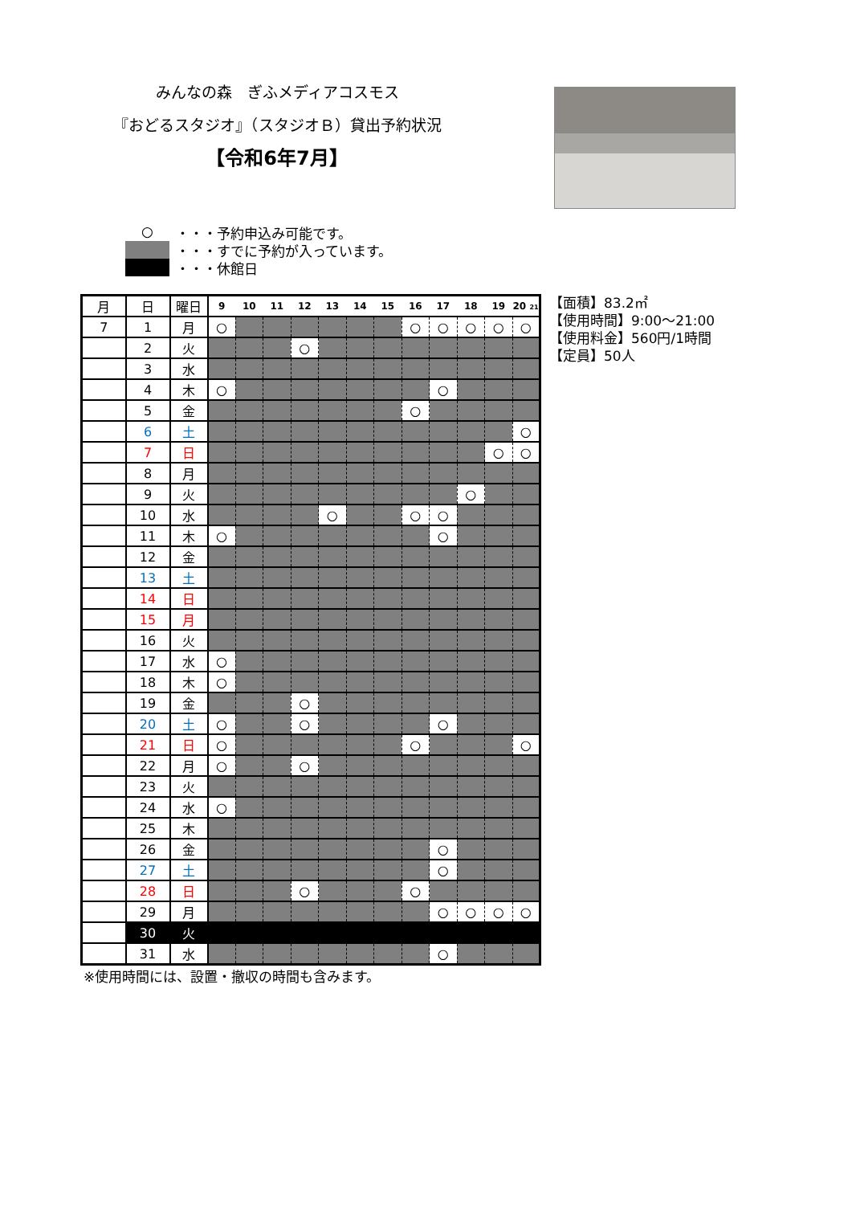みんなの森　ぎふメディアコスモス
『おどるスタジオ』（スタジオＢ）貸出予約状況
【令和6年7月】
○ ・・・予約申込み可能です。
・・・すでに予約が入っています。
・・・休館日
| 月 | 日 | 曜日 | 9 | 10 | 11 | 12 | 13 | 14 | 15 | 16 | 17 | 18 | 19 | 20 21 |
| --- | --- | --- | --- | --- | --- | --- | --- | --- | --- | --- | --- | --- | --- | --- |
| 7 | 1 | 月 | ○ | | | | | | | ○ | ○ | ○ | ○ | ○ |
| | 2 | 火 | | | | ○ | | | | | | | | |
| | 3 | 水 | | | | | | | | | | | | |
| | 4 | 木 | ○ | | | | | | | | ○ | | | |
| | 5 | 金 | | | | | | | | ○ | | | | |
| | 6 | 土 | | | | | | | | | | | | ○ |
| | 7 | 日 | | | | | | | | | | | ○ | ○ |
| | 8 | 月 | | | | | | | | | | | | |
| | 9 | 火 | | | | | | | | | | ○ | | |
| | 10 | 水 | | | | | ○ | | | ○ | ○ | | | |
| | 11 | 木 | ○ | | | | | | | | ○ | | | |
| | 12 | 金 | | | | | | | | | | | | |
| | 13 | 土 | | | | | | | | | | | | |
| | 14 | 日 | | | | | | | | | | | | |
| | 15 | 月 | | | | | | | | | | | | |
| | 16 | 火 | | | | | | | | | | | | |
| | 17 | 水 | ○ | | | | | | | | | | | |
| | 18 | 木 | ○ | | | | | | | | | | | |
| | 19 | 金 | | | | ○ | | | | | | | | |
| | 20 | 土 | ○ | | | ○ | | | | | ○ | | | |
| | 21 | 日 | ○ | | | | | | | ○ | | | | ○ |
| | 22 | 月 | ○ | | | ○ | | | | | | | | |
| | 23 | 火 | | | | | | | | | | | | |
| | 24 | 水 | ○ | | | | | | | | | | | |
| | 25 | 木 | | | | | | | | | | | | |
| | 26 | 金 | | | | | | | | | ○ | | | |
| | 27 | 土 | | | | | | | | | ○ | | | |
| | 28 | 日 | | | | ○ | | | | ○ | | | | |
| | 29 | 月 | | | | | | | | | ○ | ○ | ○ | ○ |
| | 30 | 火 | | | | | | | | | | | | |
| | 31 | 水 | | | | | | | | | ○ | | | |
【面積】83.2㎡
【使用時間】9:00～21:00
【使用料金】560円/1時間
【定員】50人
※使用時間には、設置・撤収の時間も含みます。